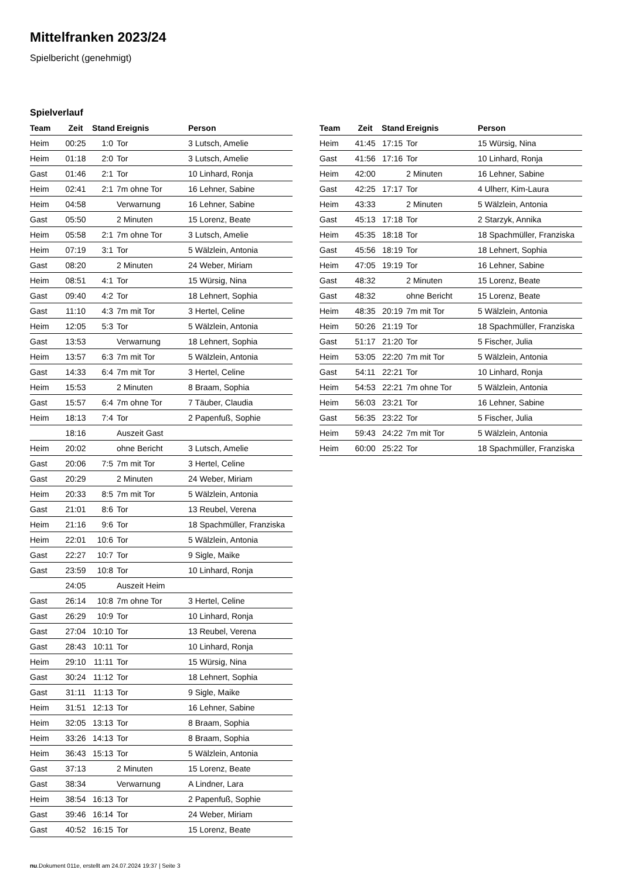Mittelfranken 2023/24
Spielbericht (genehmigt)
Spielverlauf
| Team | Zeit | Stand | Ereignis | Person |
| --- | --- | --- | --- | --- |
| Heim | 00:25 | 1:0 | Tor | 3 Lutsch, Amelie |
| Heim | 01:18 | 2:0 | Tor | 3 Lutsch, Amelie |
| Gast | 01:46 | 2:1 | Tor | 10 Linhard, Ronja |
| Heim | 02:41 | 2:1 | 7m ohne Tor | 16 Lehner, Sabine |
| Heim | 04:58 | | Verwarnung | 16 Lehner, Sabine |
| Gast | 05:50 | | 2 Minuten | 15 Lorenz, Beate |
| Heim | 05:58 | 2:1 | 7m ohne Tor | 3 Lutsch, Amelie |
| Heim | 07:19 | 3:1 | Tor | 5 Wälzlein, Antonia |
| Gast | 08:20 | | 2 Minuten | 24 Weber, Miriam |
| Heim | 08:51 | 4:1 | Tor | 15 Würsig, Nina |
| Gast | 09:40 | 4:2 | Tor | 18 Lehnert, Sophia |
| Gast | 11:10 | 4:3 | 7m mit Tor | 3 Hertel, Celine |
| Heim | 12:05 | 5:3 | Tor | 5 Wälzlein, Antonia |
| Gast | 13:53 | | Verwarnung | 18 Lehnert, Sophia |
| Heim | 13:57 | 6:3 | 7m mit Tor | 5 Wälzlein, Antonia |
| Gast | 14:33 | 6:4 | 7m mit Tor | 3 Hertel, Celine |
| Heim | 15:53 | | 2 Minuten | 8 Braam, Sophia |
| Gast | 15:57 | 6:4 | 7m ohne Tor | 7 Täuber, Claudia |
| Heim | 18:13 | 7:4 | Tor | 2 Papenfuß, Sophie |
| | 18:16 | | Auszeit Gast | |
| Heim | 20:02 | | ohne Bericht | 3 Lutsch, Amelie |
| Gast | 20:06 | 7:5 | 7m mit Tor | 3 Hertel, Celine |
| Gast | 20:29 | | 2 Minuten | 24 Weber, Miriam |
| Heim | 20:33 | 8:5 | 7m mit Tor | 5 Wälzlein, Antonia |
| Gast | 21:01 | 8:6 | Tor | 13 Reubel, Verena |
| Heim | 21:16 | 9:6 | Tor | 18 Spachmüller, Franziska |
| Heim | 22:01 | 10:6 | Tor | 5 Wälzlein, Antonia |
| Gast | 22:27 | 10:7 | Tor | 9 Sigle, Maike |
| Gast | 23:59 | 10:8 | Tor | 10 Linhard, Ronja |
| | 24:05 | | Auszeit Heim | |
| Gast | 26:14 | 10:8 | 7m ohne Tor | 3 Hertel, Celine |
| Gast | 26:29 | 10:9 | Tor | 10 Linhard, Ronja |
| Gast | 27:04 | 10:10 | Tor | 13 Reubel, Verena |
| Gast | 28:43 | 10:11 | Tor | 10 Linhard, Ronja |
| Heim | 29:10 | 11:11 | Tor | 15 Würsig, Nina |
| Gast | 30:24 | 11:12 | Tor | 18 Lehnert, Sophia |
| Gast | 31:11 | 11:13 | Tor | 9 Sigle, Maike |
| Heim | 31:51 | 12:13 | Tor | 16 Lehner, Sabine |
| Heim | 32:05 | 13:13 | Tor | 8 Braam, Sophia |
| Heim | 33:26 | 14:13 | Tor | 8 Braam, Sophia |
| Heim | 36:43 | 15:13 | Tor | 5 Wälzlein, Antonia |
| Gast | 37:13 | | 2 Minuten | 15 Lorenz, Beate |
| Gast | 38:34 | | Verwarnung | A Lindner, Lara |
| Heim | 38:54 | 16:13 | Tor | 2 Papenfuß, Sophie |
| Gast | 39:46 | 16:14 | Tor | 24 Weber, Miriam |
| Gast | 40:52 | 16:15 | Tor | 15 Lorenz, Beate |
| Team | Zeit | Stand | Ereignis | Person |
| --- | --- | --- | --- | --- |
| Heim | 41:45 | 17:15 | Tor | 15 Würsig, Nina |
| Gast | 41:56 | 17:16 | Tor | 10 Linhard, Ronja |
| Heim | 42:00 | | 2 Minuten | 16 Lehner, Sabine |
| Gast | 42:25 | 17:17 | Tor | 4 Ulherr, Kim-Laura |
| Heim | 43:33 | | 2 Minuten | 5 Wälzlein, Antonia |
| Gast | 45:13 | 17:18 | Tor | 2 Starzyk, Annika |
| Heim | 45:35 | 18:18 | Tor | 18 Spachmüller, Franziska |
| Gast | 45:56 | 18:19 | Tor | 18 Lehnert, Sophia |
| Heim | 47:05 | 19:19 | Tor | 16 Lehner, Sabine |
| Gast | 48:32 | | 2 Minuten | 15 Lorenz, Beate |
| Gast | 48:32 | | ohne Bericht | 15 Lorenz, Beate |
| Heim | 48:35 | 20:19 | 7m mit Tor | 5 Wälzlein, Antonia |
| Heim | 50:26 | 21:19 | Tor | 18 Spachmüller, Franziska |
| Gast | 51:17 | 21:20 | Tor | 5 Fischer, Julia |
| Heim | 53:05 | 22:20 | 7m mit Tor | 5 Wälzlein, Antonia |
| Gast | 54:11 | 22:21 | Tor | 10 Linhard, Ronja |
| Heim | 54:53 | 22:21 | 7m ohne Tor | 5 Wälzlein, Antonia |
| Heim | 56:03 | 23:21 | Tor | 16 Lehner, Sabine |
| Gast | 56:35 | 23:22 | Tor | 5 Fischer, Julia |
| Heim | 59:43 | 24:22 | 7m mit Tor | 5 Wälzlein, Antonia |
| Heim | 60:00 | 25:22 | Tor | 18 Spachmüller, Franziska |
nu.Dokument 011e, erstellt am 24.07.2024 19:37 | Seite 3